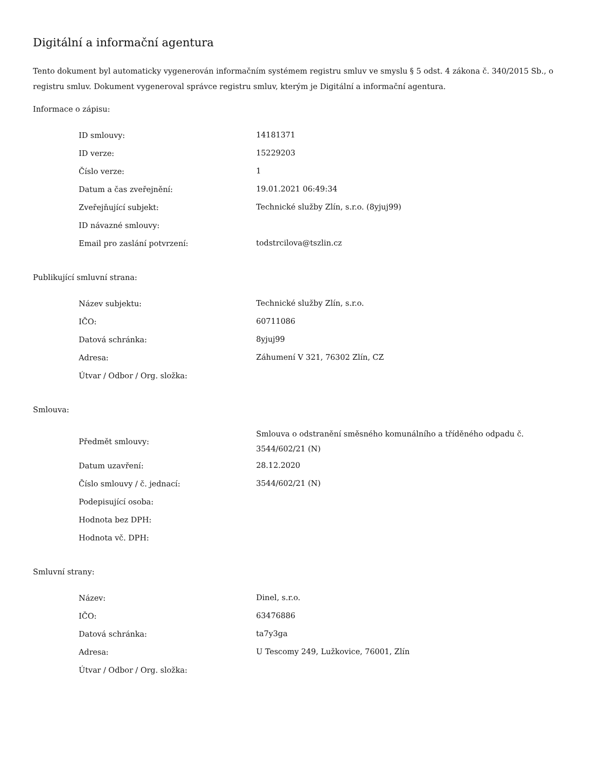Digitální a informační agentura
Tento dokument byl automaticky vygenerován informačním systémem registru smluv ve smyslu § 5 odst. 4 zákona č. 340/2015 Sb., o registru smluv. Dokument vygeneroval správce registru smluv, kterým je Digitální a informační agentura.
Informace o zápisu:
| ID smlouvy: | 14181371 |
| ID verze: | 15229203 |
| Číslo verze: | 1 |
| Datum a čas zveřejnění: | 19.01.2021 06:49:34 |
| Zveřejňující subjekt: | Technické služby Zlín, s.r.o. (8yjuj99) |
| ID návazné smlouvy: | |
| Email pro zaslání potvrzení: | todstrcilova@tszlin.cz |
Publikující smluvní strana:
| Název subjektu: | Technické služby Zlín, s.r.o. |
| IČO: | 60711086 |
| Datová schránka: | 8yjuj99 |
| Adresa: | Záhumení V 321, 76302 Zlín, CZ |
| Útvar / Odbor / Org. složka: | |
Smlouva:
| Předmět smlouvy: | Smlouva o odstranění směsného komunálního a tříděného odpadu č. 3544/602/21 (N) |
| Datum uzavření: | 28.12.2020 |
| Číslo smlouvy / č. jednací: | 3544/602/21 (N) |
| Podepisující osoba: | |
| Hodnota bez DPH: | |
| Hodnota vč. DPH: | |
Smluvní strany:
| Název: | Dinel, s.r.o. |
| IČO: | 63476886 |
| Datová schránka: | ta7y3ga |
| Adresa: | U Tescomy 249, Lužkovice, 76001, Zlín |
| Útvar / Odbor / Org. složka: | |